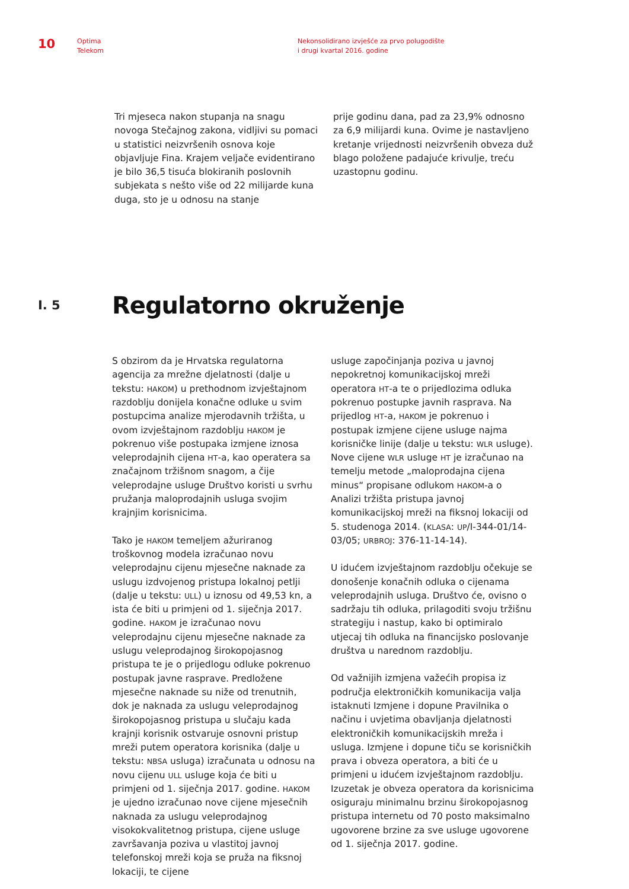10
Optima
Telekom
Nekonsolidirano izvješće za prvo polugodište
i drugi kvartal 2016. godine
Tri mjeseca nakon stupanja na snagu novoga Stečajnog zakona, vidljivi su pomaci u statistici neizvršenih osnova koje objavljuje Fina. Krajem veljače evidentirano je bilo 36,5 tisuća blokiranih poslovnih subjekata s nešto više od 22 milijarde kuna duga, sto je u odnosu na stanje
prije godinu dana, pad za 23,9% odnosno za 6,9 milijardi kuna. Ovime je nastavljeno kretanje vrijednosti neizvršenih obveza duž blago položene padajuće krivulje, treću uzastopnu godinu.
I. 5
Regulatorno okruženje
S obzirom da je Hrvatska regulatorna agencija za mrežne djelatnosti (dalje u tekstu: HAKOM) u prethodnom izvještajnom razdoblju donijela konačne odluke u svim postupcima analize mjerodavnih tržišta, u ovom izvještajnom razdoblju HAKOM je pokrenuo više postupaka izmjene iznosa veleprodajnih cijena HT-a, kao operatera sa značajnom tržišnom snagom, a čije veleprodajne usluge Društvo koristi u svrhu pružanja maloprodajnih usluga svojim krajnjim korisnicima.
Tako je HAKOM temeljem ažuriranog troškovnog modela izračunao novu veleprodajnu cijenu mjesečne naknade za uslugu izdvojenog pristupa lokalnoj petlji (dalje u tekstu: ULL) u iznosu od 49,53 kn, a ista će biti u primjeni od 1. siječnja 2017. godine. HAKOM je izračunao novu veleprodajnu cijenu mjesečne naknade za uslugu veleprodajnog širokopojasnog pristupa te je o prijedlogu odluke pokrenuo postupak javne rasprave. Predložene mjesečne naknade su niže od trenutnih, dok je naknada za uslugu veleprodajnog širokopojasnog pristupa u slučaju kada krajnji korisnik ostvaruje osnovni pristup mreži putem operatora korisnika (dalje u tekstu: NBSA usluga) izračunata u odnosu na novu cijenu ULL usluge koja će biti u primjeni od 1. siječnja 2017. godine. HAKOM je ujedno izračunao nove cijene mjesečnih naknada za uslugu veleprodajnog visokokvalitetnog pristupa, cijene usluge završavanja poziva u vlastitoj javnoj telefonskoj mreži koja se pruža na fiksnoj lokaciji, te cijene
usluge započinjanja poziva u javnoj nepokretnoj komunikacijskoj mreži operatora HT-a te o prijedlozima odluka pokrenuo postupke javnih rasprava. Na prijedlog HT-a, HAKOM je pokrenuo i postupak izmjene cijene usluge najma korisničke linije (dalje u tekstu: WLR usluge). Nove cijene WLR usluge HT je izračunao na temelju metode „maloprodajna cijena minus“ propisane odlukom HAKOM-a o Analizi tržišta pristupa javnoj komunikacijskoj mreži na fiksnoj lokaciji od 5. studenoga 2014. (KLASA: UP/I-344-01/14-03/05; URBROJ: 376-11-14-14).
U idućem izvještajnom razdoblju očekuje se donošenje konačnih odluka o cijenama veleprodajnih usluga. Društvo će, ovisno o sadržaju tih odluka, prilagoditi svoju tržišnu strategiju i nastup, kako bi optimiralo utjecaj tih odluka na financijsko poslovanje društva u narednom razdoblju.
Od važnijih izmjena važećih propisa iz područja elektroničkih komunikacija valja istaknuti Izmjene i dopune Pravilnika o načinu i uvjetima obavljanja djelatnosti elektroničkih komunikacijskih mreža i usluga. Izmjene i dopune tiču se korisničkih prava i obveza operatora, a biti će u primjeni u idućem izvještajnom razdoblju. Izuzetak je obveza operatora da korisnicima osiguraju minimalnu brzinu širokopojasnog pristupa internetu od 70 posto maksimalno ugovorene brzine za sve usluge ugovorene od 1. siječnja 2017. godine.